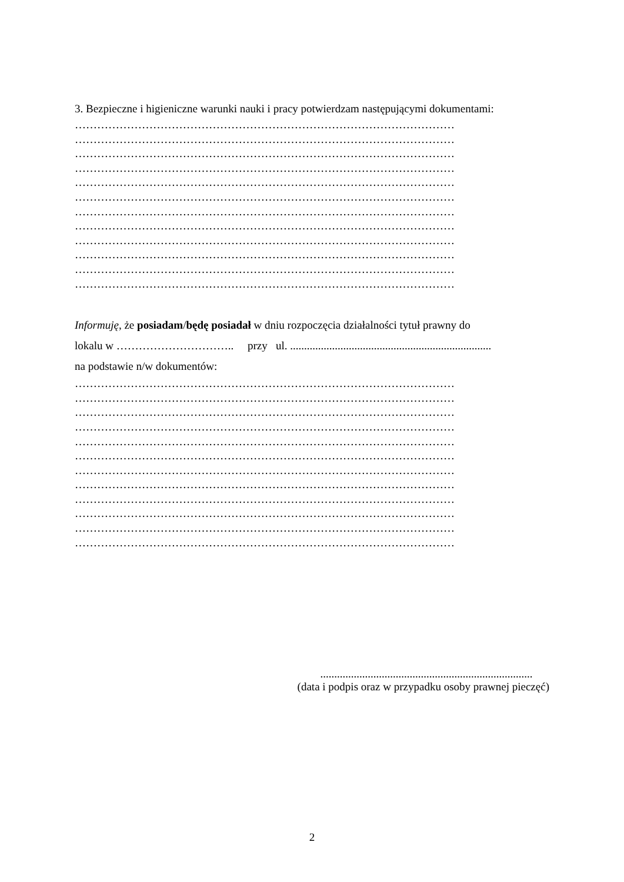3. Bezpieczne i higieniczne warunki nauki i pracy potwierdzam następującymi dokumentami:
…………………………………………………………………………………………
…………………………………………………………………………………………
…………………………………………………………………………………………
…………………………………………………………………………………………
…………………………………………………………………………………………
…………………………………………………………………………………………
…………………………………………………………………………………………
…………………………………………………………………………………………
…………………………………………………………………………………………
…………………………………………………………………………………………
…………………………………………………………………………………………
…………………………………………………………………………………………
Informuję, że posiadam/będę posiadał w dniu rozpoczęcia działalności tytuł prawny do
lokalu w ………………………….. przy ul. ........................................................................
na podstawie n/w dokumentów:
…………………………………………………………………………………………
…………………………………………………………………………………………
…………………………………………………………………………………………
…………………………………………………………………………………………
…………………………………………………………………………………………
…………………………………………………………………………………………
…………………………………………………………………………………………
…………………………………………………………………………………………
…………………………………………………………………………………………
…………………………………………………………………………………………
…………………………………………………………………………………………
…………………………………………………………………………………………
............................................................................
(data i podpis oraz w przypadku osoby prawnej pieczęć)
2